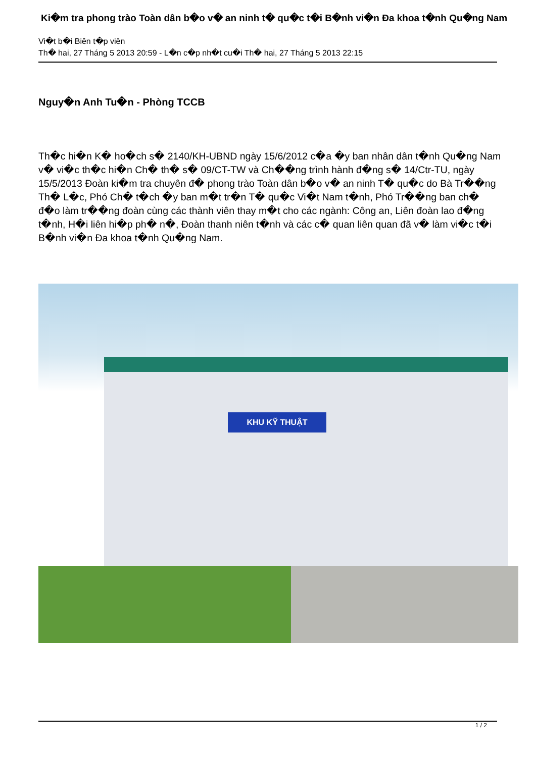Ki�m tra phong trào Toàn dân b�o v� an ninh t� qu�c t�i B�nh vi�n Đa khoa t�nh Qu�ng Nam
Vi�t b�i Biên t�p viên
Th� hai, 27 Tháng 5 2013 20:59 - L�n c�p nh�t cu�i Th� hai, 27 Tháng 5 2013 22:15
Nguy�n Anh Tu�n - Phòng TCCB
Th�c hi�n K� ho�ch s� 2140/KH-UBND ngày 15/6/2012 c�a �y ban nhân dân t�nh Qu�ng Nam v� vi�c th�c hi�n Ch� th� s� 09/CT-TW và Ch��ng trình hành đ�ng s� 14/Ctr-TU, ngày 15/5/2013 Đoàn ki�m tra chuyên đ� phong trào Toàn dân b�o v� an ninh T� qu�c do Bà Tr��ng Th� L�c, Phó Ch� t�ch �y ban m�t tr�n T� qu�c Vi�t Nam t�nh, Phó Tr��ng ban ch� đ�o làm tr��ng đoàn cùng các thành viên thay m�t cho các ngành: Công an, Liên đoàn lao đ�ng t�nh, H�i liên hi�p ph� n�, Đoàn thanh niên t�nh và các c� quan liên quan đã v� làm vi�c t�i B�nh vi�n Đa khoa t�nh Qu�ng Nam.
KHU KỸ THUẬT
1 / 2